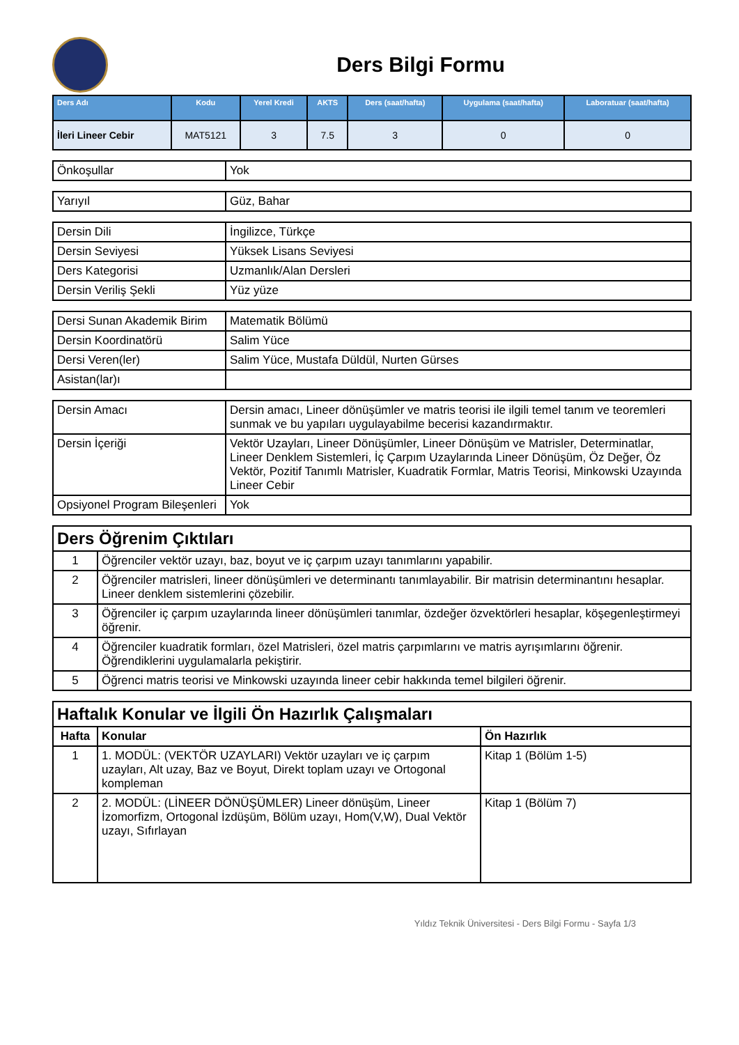Ders Bilgi Formu
| Ders Adı | Kodu | Yerel Kredi | AKTS | Ders (saat/hafta) | Uygulama (saat/hafta) | Laboratuar (saat/hafta) |
| --- | --- | --- | --- | --- | --- | --- |
| İleri Lineer Cebir | MAT5121 | 3 | 7.5 | 3 | 0 | 0 |
| Önkoşullar | Yok |
| Yarıyıl | Güz, Bahar |
| Dersin Dili | İngilizce, Türkçe |
| Dersin Seviyesi | Yüksek Lisans Seviyesi |
| Ders Kategorisi | Uzmanlık/Alan Dersleri |
| Dersin Veriliş Şekli | Yüz yüze |
| Dersi Sunan Akademik Birim | Matematik Bölümü |
| Dersin Koordinatörü | Salim Yüce |
| Dersi Veren(ler) | Salim Yüce, Mustafa Düldül, Nurten Gürses |
| Asistan(lar)ı | |
| Dersin Amacı | Dersin amacı, Lineer dönüşümler ve matris teorisi ile ilgili temel tanım ve teoremleri sunmak ve bu yapıları uygulayabilme becerisi kazandırmaktır. |
| Dersin İçeriği | Vektör Uzayları, Lineer Dönüşümler, Lineer Dönüşüm ve Matrisler, Determinatlar, Lineer Denklem Sistemleri, İç Çarpım Uzaylarında Lineer Dönüşüm, Öz Değer, Öz Vektör, Pozitif Tanımlı Matrisler, Kuadratik Formlar, Matris Teorisi, Minkowski Uzayında Lineer Cebir |
| Opsiyonel Program Bileşenleri | Yok |
| Ders Öğrenim Çıktıları | |
| 1 | Öğrenciler vektör uzayı, baz, boyut ve iç çarpım uzayı tanımlarını yapabilir. |
| 2 | Öğrenciler matrisleri, lineer dönüşümleri ve determinantı tanımlayabilir. Bir matrisin determinantını hesaplar. Lineer denklem sistemlerini çözebilir. |
| 3 | Öğrenciler iç çarpım uzaylarında lineer dönüşümleri tanımlar, özdeğer özvektörleri hesaplar, köşegenleştirmeyi öğrenir. |
| 4 | Öğrenciler kuadratik formları, özel Matrisleri, özel matris çarpımlarını ve matris ayrışımlarını öğrenir. Öğrendiklerini uygulamalarla pekiştirir. |
| 5 | Öğrenci matris teorisi ve Minkowski uzayında lineer cebir hakkında temel bilgileri öğrenir. |
| Haftalık Konular ve İlgili Ön Hazırlık Çalışmaları | | |
| Hafta | Konular | Ön Hazırlık |
| 1 | 1. MODÜL: (VEKTÖR UZAYLARI) Vektör uzayları ve iç çarpım uzayları, Alt uzay, Baz ve Boyut, Direkt toplam uzayı ve Ortogonal kompleman | Kitap 1 (Bölüm 1-5) |
| 2 | 2. MODÜL: (LİNEER DÖNÜŞÜMLER) Lineer dönüşüm, Lineer İzomorfizm, Ortogonal İzdüşüm, Bölüm uzayı, Hom(V,W), Dual Vektör uzayı, Sıfırlayan | Kitap 1 (Bölüm 7) |
Yıldız Teknik Üniversitesi - Ders Bilgi Formu - Sayfa 1/3